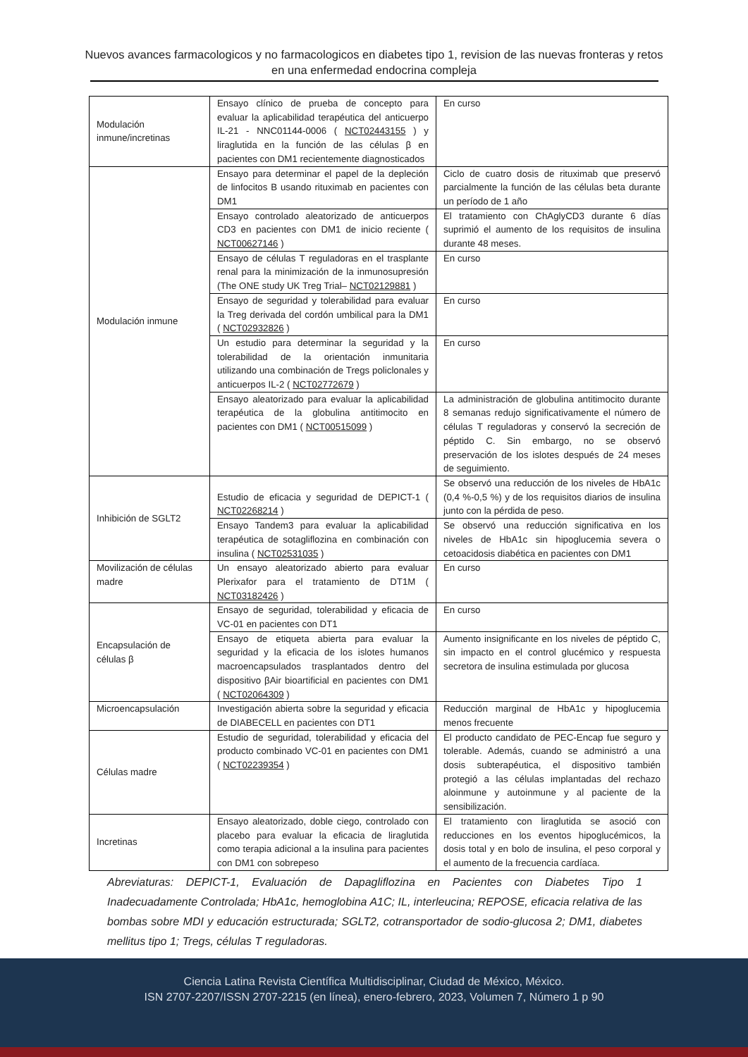Nuevos avances farmacologicos y no farmacologicos en diabetes tipo 1, revision de las nuevas fronteras y retos en una enfermedad endocrina compleja
| Modulación inmune/incretinas | Ensayo clínico de prueba de concepto para evaluar la aplicabilidad terapéutica del anticuerpo IL-21 - NNC01144-0006 ( NCT02443155 ) y liraglutida en la función de las células β en pacientes con DM1 recientemente diagnosticados | En curso |
| Modulación inmune | Ensayo para determinar el papel de la depleción de linfocitos B usando rituximab en pacientes con DM1 | Ciclo de cuatro dosis de rituximab que preservó parcialmente la función de las células beta durante un período de 1 año |
| | Ensayo controlado aleatorizado de anticuerpos CD3 en pacientes con DM1 de inicio reciente ( NCT00627146 ) | El tratamiento con ChAglyCD3 durante 6 días suprimió el aumento de los requisitos de insulina durante 48 meses. |
| | Ensayo de células T reguladoras en el trasplante renal para la minimización de la inmunosupresión (The ONE study UK Treg Trial– NCT02129881 ) | En curso |
| | Ensayo de seguridad y tolerabilidad para evaluar la Treg derivada del cordón umbilical para la DM1 ( NCT02932826 ) | En curso |
| | Un estudio para determinar la seguridad y la tolerabilidad de la orientación inmunitaria utilizando una combinación de Tregs policlonales y anticuerpos IL-2 ( NCT02772679 ) | En curso |
| | Ensayo aleatorizado para evaluar la aplicabilidad terapéutica de la globulina antitimocito en pacientes con DM1 ( NCT00515099 ) | La administración de globulina antitimocito durante 8 semanas redujo significativamente el número de células T reguladoras y conservó la secreción de péptido C. Sin embargo, no se observó preservación de los islotes después de 24 meses de seguimiento. |
| Inhibición de SGLT2 | Estudio de eficacia y seguridad de DEPICT-1 ( NCT02268214 ) | Se observó una reducción de los niveles de HbA1c (0,4 %-0,5 %) y de los requisitos diarios de insulina junto con la pérdida de peso. |
| | Ensayo Tandem3 para evaluar la aplicabilidad terapéutica de sotagliflozina en combinación con insulina ( NCT02531035 ) | Se observó una reducción significativa en los niveles de HbA1c sin hipoglucemia severa o cetoacidosis diabética en pacientes con DM1 |
| Movilización de células madre | Un ensayo aleatorizado abierto para evaluar Plerixafor para el tratamiento de DT1M ( NCT03182426 ) | En curso |
| Encapsulación de células β | Ensayo de seguridad, tolerabilidad y eficacia de VC-01 en pacientes con DT1 | En curso |
| | Ensayo de etiqueta abierta para evaluar la seguridad y la eficacia de los islotes humanos macroencapsulados trasplantados dentro del dispositivo βAir bioartificial en pacientes con DM1 ( NCT02064309 ) | Aumento insignificante en los niveles de péptido C, sin impacto en el control glucémico y respuesta secretora de insulina estimulada por glucosa |
| Microencapsulación | Investigación abierta sobre la seguridad y eficacia de DIABECELL en pacientes con DT1 | Reducción marginal de HbA1c y hipoglucemia menos frecuente |
| Células madre | Estudio de seguridad, tolerabilidad y eficacia del producto combinado VC-01 en pacientes con DM1 ( NCT02239354 ) | El producto candidato de PEC-Encap fue seguro y tolerable. Además, cuando se administró a una dosis subterapéutica, el dispositivo también protegió a las células implantadas del rechazo aloinmune y autoinmune y al paciente de la sensibilización. |
| Incretinas | Ensayo aleatorizado, doble ciego, controlado con placebo para evaluar la eficacia de liraglutida como terapia adicional a la insulina para pacientes con DM1 con sobrepeso | El tratamiento con liraglutida se asoció con reducciones en los eventos hipoglucémicos, la dosis total y en bolo de insulina, el peso corporal y el aumento de la frecuencia cardíaca. |
Abreviaturas: DEPICT-1, Evaluación de Dapagliflozina en Pacientes con Diabetes Tipo 1 Inadecuadamente Controlada; HbA1c, hemoglobina A1C; IL, interleucina; REPOSE, eficacia relativa de las bombas sobre MDI y educación estructurada; SGLT2, cotransportador de sodio-glucosa 2; DM1, diabetes mellitus tipo 1; Tregs, células T reguladoras.
Ciencia Latina Revista Científica Multidisciplinar, Ciudad de México, México.
ISN 2707-2207/ISSN 2707-2215 (en línea), enero-febrero, 2023, Volumen 7, Número 1 p 90